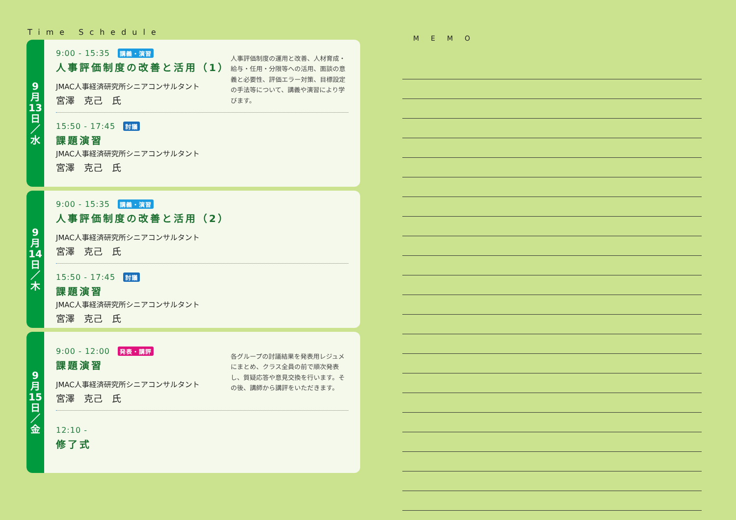Time Schedule
9
月
13
日
／
水
9:00 - 15:35 講義・演習
人事評価制度の改善と活用（1）
JMAC人事経済研究所シニアコンサルタント
宮澤　克己　氏
人事評価制度の運用と改善、人材育成・給与・任用・分限等への活用、面談の意義と必要性、評価エラー対策、目標設定の手法等について、講義や演習により学びます。
15:50 - 17:45 討議
課題演習
JMAC人事経済研究所シニアコンサルタント
宮澤　克己　氏
9
月
14
日
／
木
9:00 - 15:35 講義・演習
人事評価制度の改善と活用（2）
JMAC人事経済研究所シニアコンサルタント
宮澤　克己　氏
15:50 - 17:45 討議
課題演習
JMAC人事経済研究所シニアコンサルタント
宮澤　克己　氏
9
月
15
日
／
金
9:00 - 12:00 発表・講評
課題演習
JMAC人事経済研究所シニアコンサルタント
宮澤　克己　氏
各グループの討議結果を発表用レジュメにまとめ、クラス全員の前で順次発表し、質疑応答や意見交換を行います。その後、講師から講評をいただきます。
12:10 -
修了式
MEMO